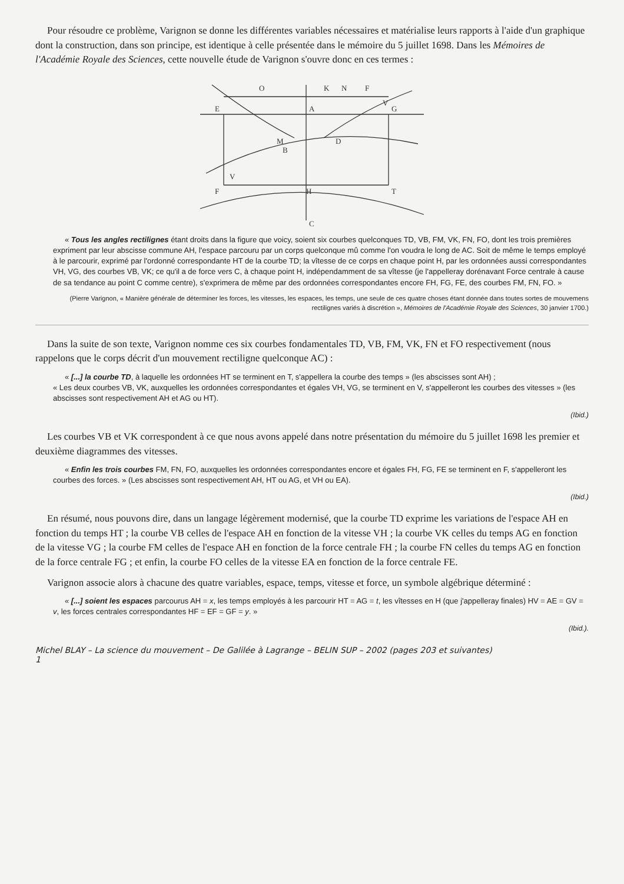Pour résoudre ce problème, Varignon se donne les différentes variables nécessaires et matérialise leurs rapports à l'aide d'un graphique dont la construction, dans son principe, est identique à celle présentée dans le mémoire du 5 juillet 1698. Dans les Mémoires de l'Académie Royale des Sciences, cette nouvelle étude de Varignon s'ouvre donc en ces termes :
E
A
G
F
H
T
C
M
B
D
F
N
K
O
V
V
« Tous les angles rectilignes étant droits dans la figure que voicy, soient six courbes quelconques TD, VB, FM, VK, FN, FO, dont les trois premières expriment par leur abscisse commune AH, l'espace parcouru par un corps quelconque mû comme l'on voudra le long de AC. Soit de même le temps employé à le parcourir, exprimé par l'ordonné correspondante HT de la courbe TD; la vîtesse de ce corps en chaque point H, par les ordonnées aussi correspondantes VH, VG, des courbes VB, VK; ce qu'il a de force vers C, à chaque point H, indépendamment de sa vîtesse (je l'appelleray dorénavant Force centrale à cause de sa tendance au point C comme centre), s'exprimera de même par des ordonnées correspondantes encore FH, FG, FE, des courbes FM, FN, FO. »
(Pierre Varignon, « Manière générale de déterminer les forces, les vitesses, les espaces, les temps, une seule de ces quatre choses étant donnée dans toutes sortes de mouvemens rectilignes variés à discrétion », Mémoires de l'Académie Royale des Sciences, 30 janvier 1700.)
Dans la suite de son texte, Varignon nomme ces six courbes fondamentales TD, VB, FM, VK, FN et FO respectivement (nous rappelons que le corps décrit d'un mouvement rectiligne quelconque AC) :
« [...] la courbe TD, à laquelle les ordonnées HT se terminent en T, s'appellera la courbe des temps » (les abscisses sont AH) ;
« Les deux courbes VB, VK, auxquelles les ordonnées correspondantes et égales VH, VG, se terminent en V, s'appelleront les courbes des vitesses » (les abscisses sont respectivement AH et AG ou HT).
(Ibid.)
Les courbes VB et VK correspondent à ce que nous avons appelé dans notre présentation du mémoire du 5 juillet 1698 les premier et deuxième diagrammes des vitesses.
« Enfin les trois courbes FM, FN, FO, auxquelles les ordonnées correspondantes encore et égales FH, FG, FE se terminent en F, s'appelleront les courbes des forces. » (Les abscisses sont respectivement AH, HT ou AG, et VH ou EA).
(Ibid.)
En résumé, nous pouvons dire, dans un langage légèrement modernisé, que la courbe TD exprime les variations de l'espace AH en fonction du temps HT ; la courbe VB celles de l'espace AH en fonction de la vitesse VH ; la courbe VK celles du temps AG en fonction de la vitesse VG ; la courbe FM celles de l'espace AH en fonction de la force centrale FH ; la courbe FN celles du temps AG en fonction de la force centrale FG ; et enfin, la courbe FO celles de la vitesse EA en fonction de la force centrale FE.
Varignon associe alors à chacune des quatre variables, espace, temps, vitesse et force, un symbole algébrique déterminé :
« [...] soient les espaces parcourus AH = x, les temps employés à les parcourir HT = AG = t, les vîtesses en H (que j'appelleray finales) HV = AE = GV = v, les forces centrales correspondantes HF = EF = GF = y. »
(Ibid.).
Michel BLAY – La science du mouvement – De Galilée à Lagrange – BELIN SUP – 2002 (pages 203 et suivantes)
1